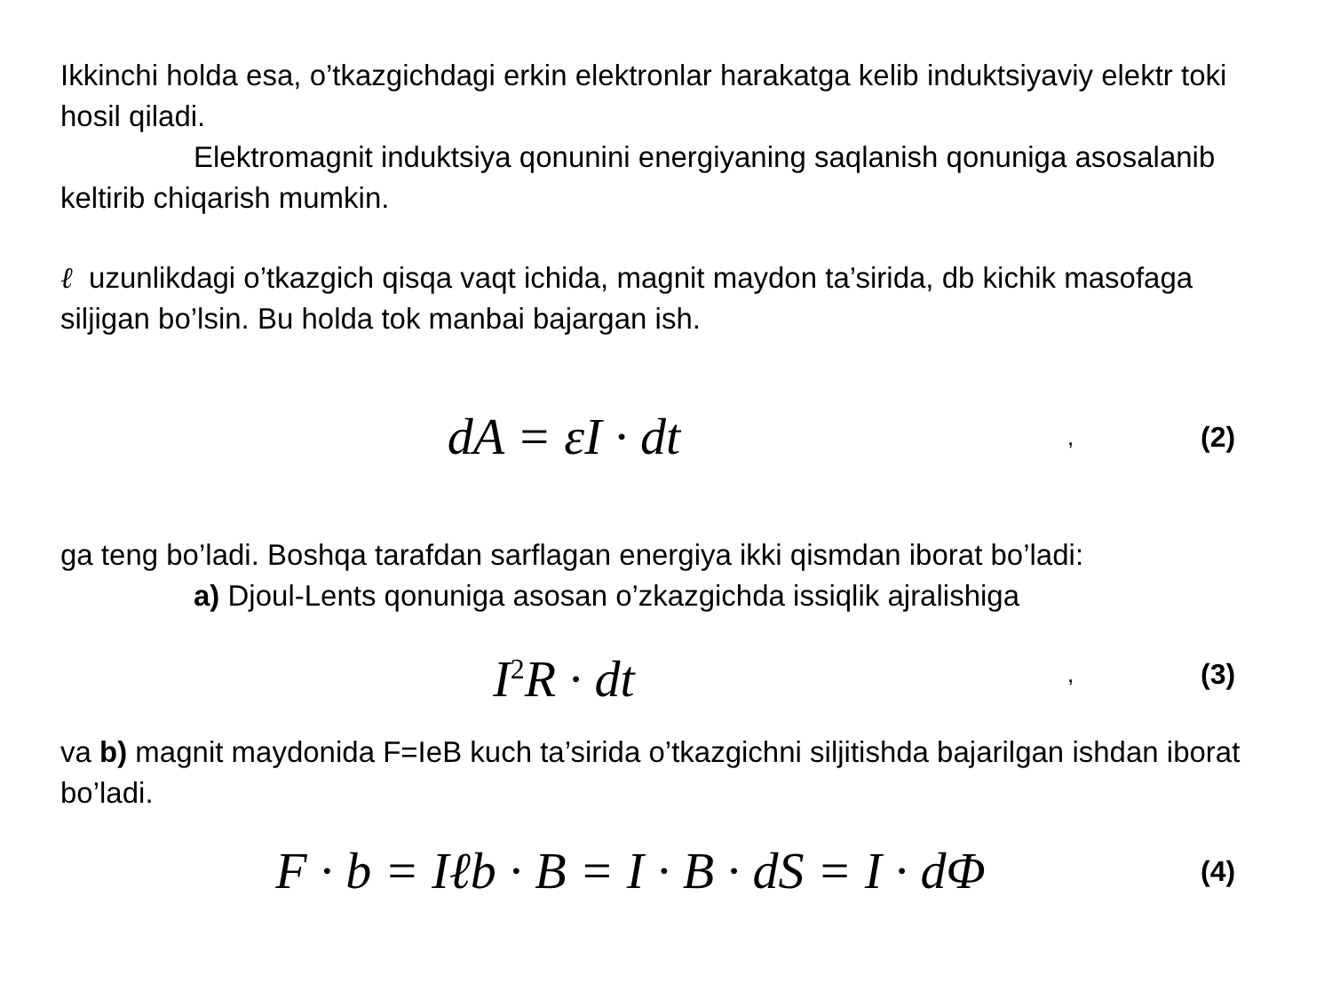Ikkinchi holda esa, o’tkazgichdagi erkin elektronlar harakatga kelib induktsiyaviy elektr toki hosil qiladi.
Elektromagnit induktsiya qonunini energiyaning saqlanish qonuniga asosalanib keltirib chiqarish mumkin.
ℓ uzunlikdagi o’tkazgich qisqa vaqt ichida, magnit maydon ta’sirida, db kichik masofaga siljigan bo’lsin. Bu holda tok manbai bajargan ish.
dA = εI · dt, (2)
ga teng bo’ladi. Boshqa tarafdan sarflagan energiya ikki qismdan iborat bo’ladi:
a) Djoul-Lents qonuniga asosan o’zkazgichda issiqlik ajralishiga
I<sup>2</sup>R · dt, (3)
va b) magnit maydonida F=IeB kuch ta’sirida o’tkazgichni siljitishda bajarilgan ishdan iborat bo’ladi.
F · b = Iℓb · B = I · B · dS = I · dΦ (4)